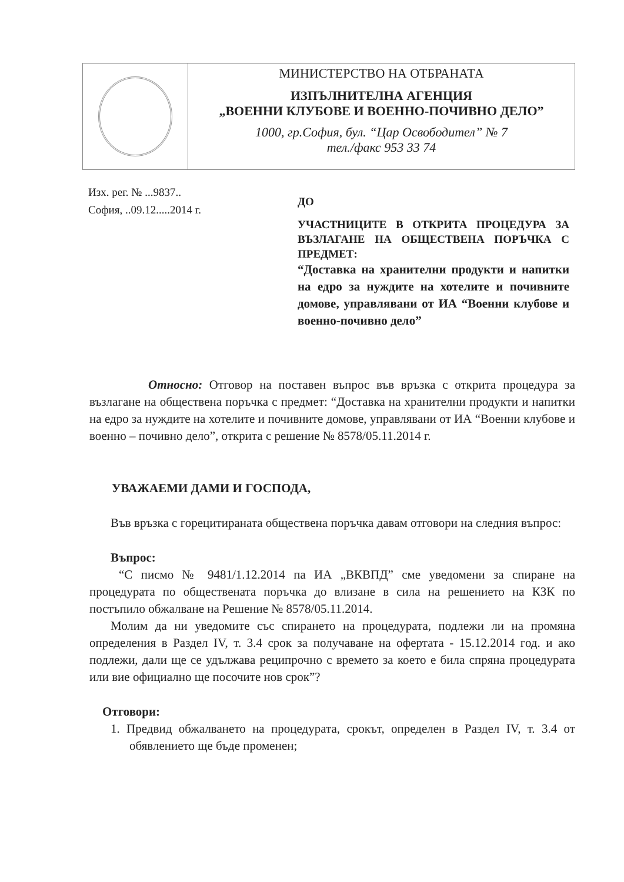МИНИСТЕРСТВО НА ОТБРАНАТА
ИЗПЪЛНИТЕЛНА АГЕНЦИЯ
„ВОЕННИ КЛУБОВЕ И ВОЕННО-ПОЧИВНО ДЕЛО”
1000, гр.София, бул. “Цар Освободител” № 7
тел./факс 953 33 74
Изх. рег. № ...9837..
София, ..09.12.....2014 г.
ДО
УЧАСТНИЦИТЕ В ОТКРИТА ПРОЦЕДУРА ЗА ВЪЗЛАГАНЕ НА ОБЩЕСТВЕНА ПОРЪЧКА С ПРЕДМЕТ:
“Доставка на хранителни продукти и напитки на едро за нуждите на хотелите и почивните домове, управлявани от ИА “Военни клубове и военно-почивно дело”
Относно: Отговор на поставен въпрос във връзка с открита процедура за възлагане на обществена поръчка с предмет: “Доставка на хранителни продукти и напитки на едро за нуждите на хотелите и почивните домове, управлявани от ИА “Военни клубове и военно – почивно дело”, открита с решение № 8578/05.11.2014 г.
УВАЖАЕМИ ДАМИ И ГОСПОДА,
Във връзка с горецитираната обществена поръчка давам отговори на следния въпрос:
Въпрос:
“С писмо № 9481/1.12.2014 па ИА „ВКВПД” сме уведомени за спиране на процедурата по обществената поръчка до влизане в сила на решението на КЗК по постъпило обжалване на Решение № 8578/05.11.2014.
Молим да ни уведомите със спирането на процедурата, подлежи ли на промяна определения в Раздел IV, т. 3.4 срок за получаване на офертата - 15.12.2014 год. и ако подлежи, дали ще се удължава реципрочно с времето за което е била спряна процедурата или вие официално ще посочите нов срок”?
Отговори:
1. Предвид обжалването на процедурата, срокът, определен в Раздел IV, т. 3.4 от обявлението ще бъде променен;